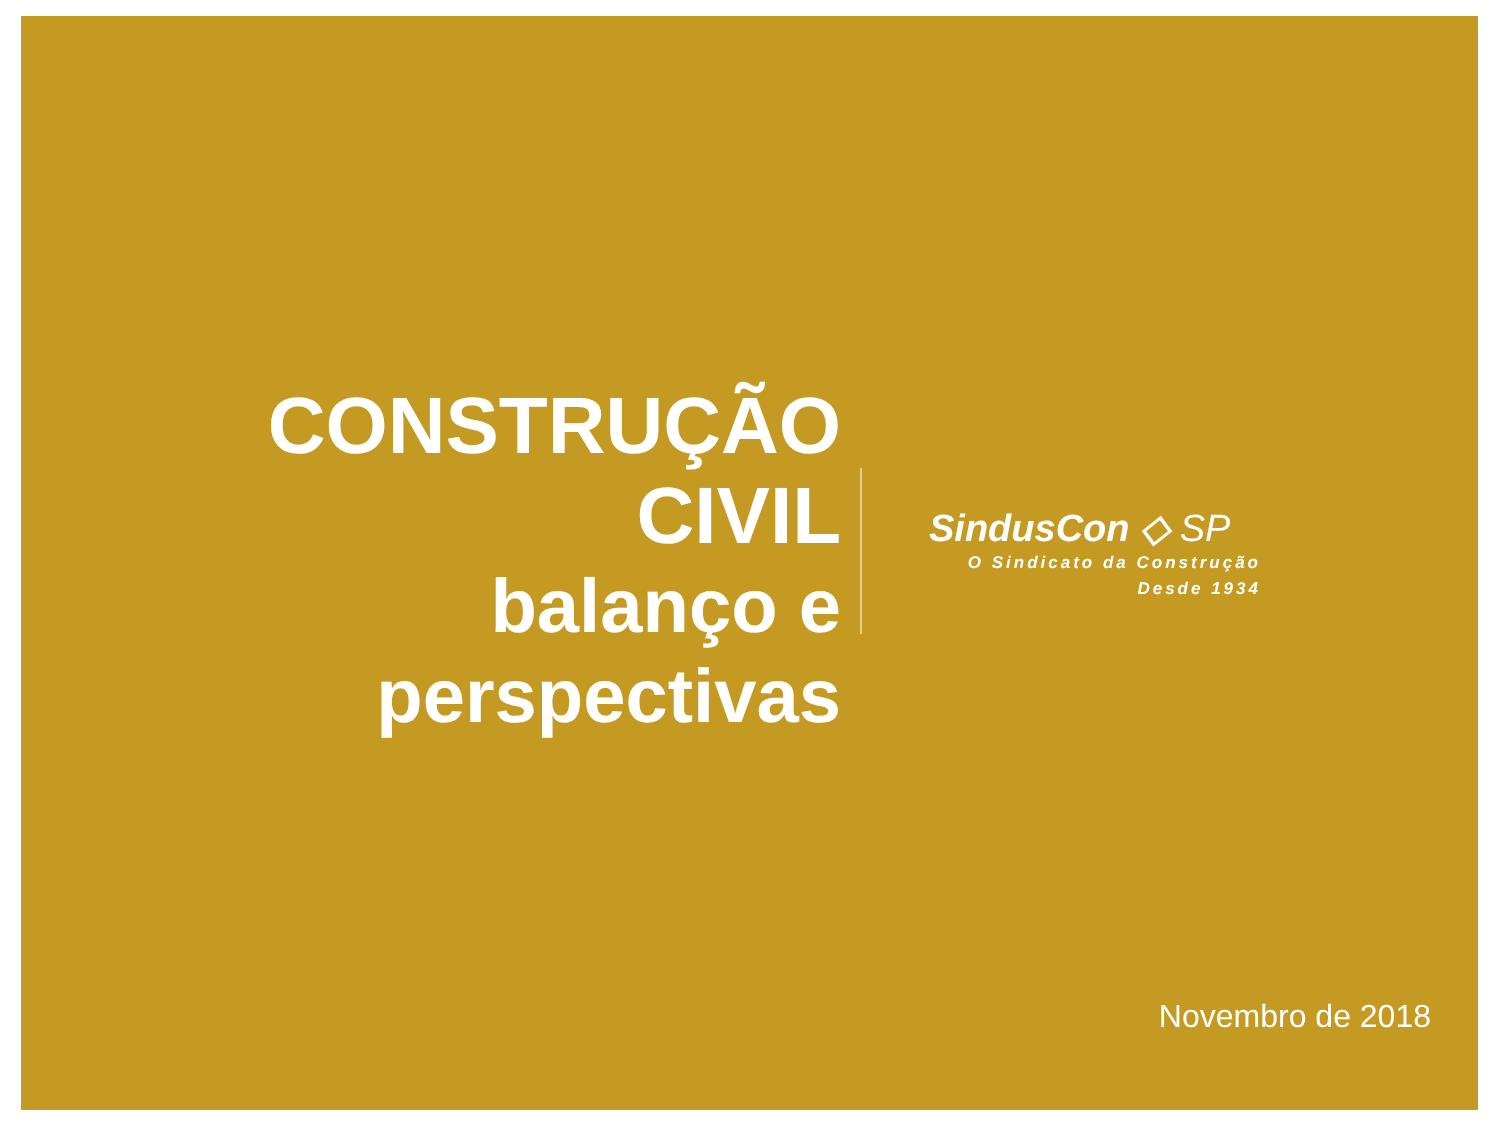CONSTRUÇÃO CIVIL
balanço e perspectivas
SindusCon ◇ SP
O Sindicato da Construção
Desde 1934
Novembro de 2018